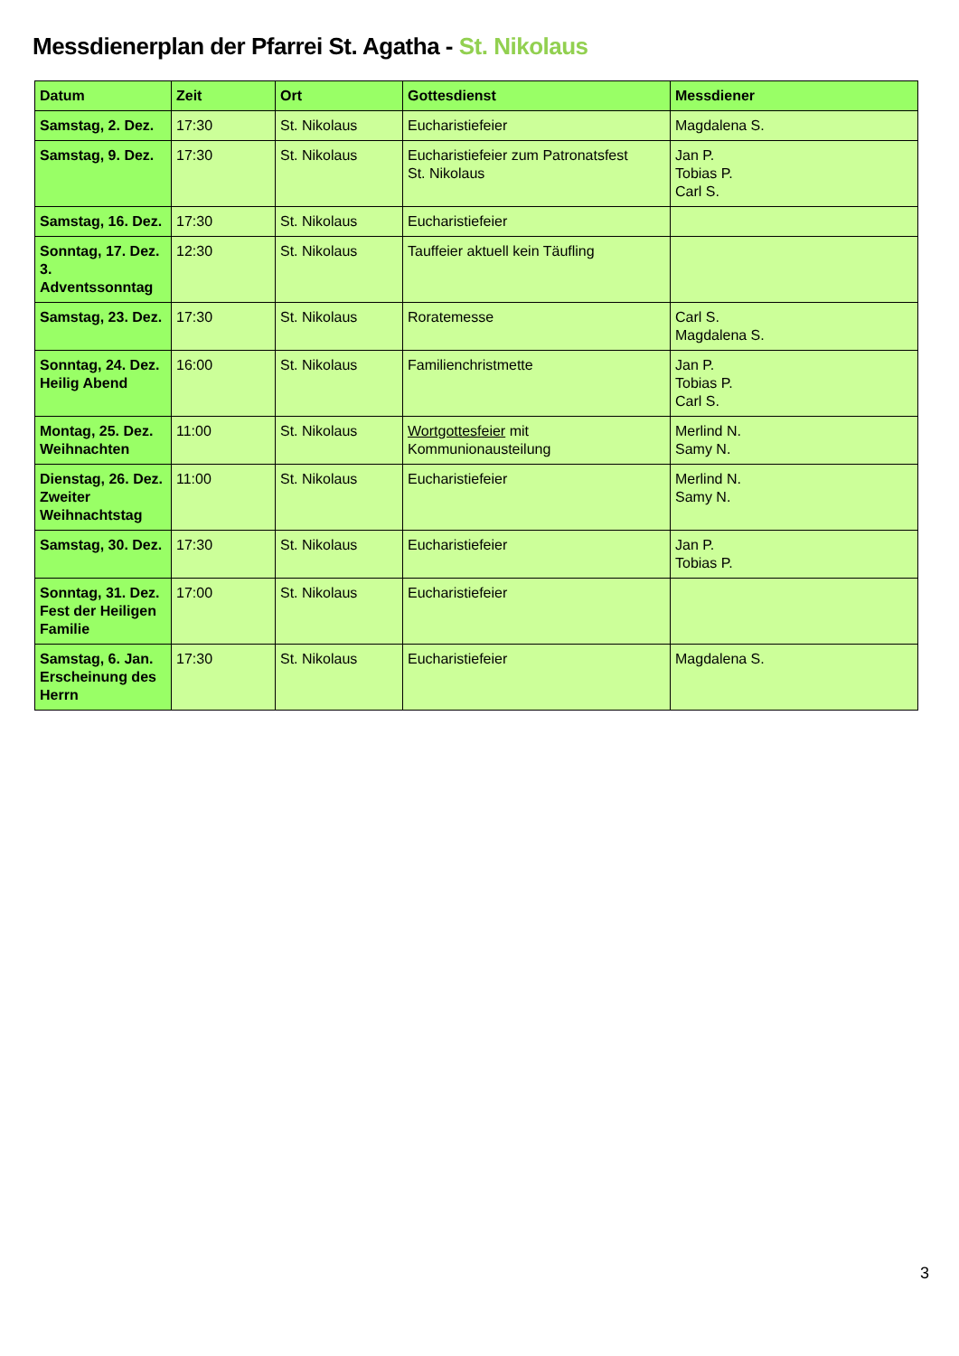Messdienerplan der Pfarrei St. Agatha - St. Nikolaus
| Datum | Zeit | Ort | Gottesdienst | Messdiener |
| --- | --- | --- | --- | --- |
| Samstag, 2. Dez. | 17:30 | St. Nikolaus | Eucharistiefeier | Magdalena S. |
| Samstag, 9. Dez. | 17:30 | St. Nikolaus | Eucharistiefeier zum Patronatsfest St. Nikolaus | Jan P. Tobias P. Carl S. |
| Samstag, 16. Dez. | 17:30 | St. Nikolaus | Eucharistiefeier | |
| Sonntag, 17. Dez. 3. Adventssonntag | 12:30 | St. Nikolaus | Tauffeier aktuell kein Täufling | |
| Samstag, 23. Dez. | 17:30 | St. Nikolaus | Roratemesse | Carl S. Magdalena S. |
| Sonntag, 24. Dez. Heilig Abend | 16:00 | St. Nikolaus | Familienchristmette | Jan P. Tobias P. Carl S. |
| Montag, 25. Dez. Weihnachten | 11:00 | St. Nikolaus | Wortgottesfeier mit Kommunionausteilung | Merlind N. Samy N. |
| Dienstag, 26. Dez. Zweiter Weihnachtstag | 11:00 | St. Nikolaus | Eucharistiefeier | Merlind N. Samy N. |
| Samstag, 30. Dez. | 17:30 | St. Nikolaus | Eucharistiefeier | Jan P. Tobias P. |
| Sonntag, 31. Dez. Fest der Heiligen Familie | 17:00 | St. Nikolaus | Eucharistiefeier | |
| Samstag, 6. Jan. Erscheinung des Herrn | 17:30 | St. Nikolaus | Eucharistiefeier | Magdalena S. |
3